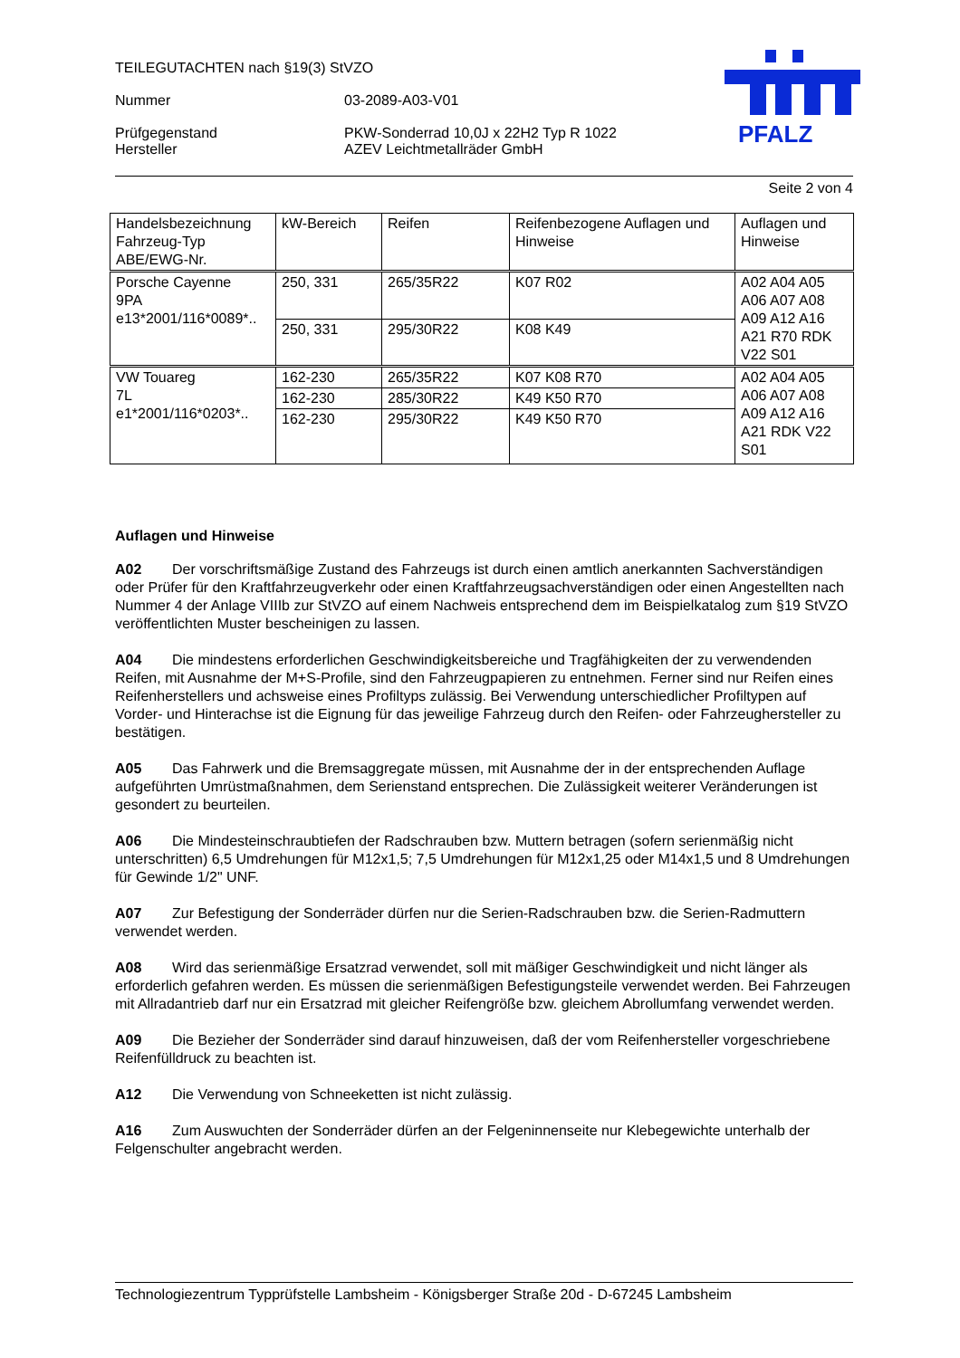PFALZ
TEILEGUTACHTEN nach §19(3) StVZO
Nummer 03-2089-A03-V01
Prüfgegenstand PKW-Sonderrad 10,0J x 22H2 Typ R 1022
Hersteller AZEV Leichtmetallräder GmbH
Seite 2 von 4
| Handelsbezeichnung Fahrzeug-Typ ABE/EWG-Nr. | kW-Bereich | Reifen | Reifenbezogene Auflagen und Hinweise | Auflagen und Hinweise |
| --- | --- | --- | --- | --- |
| Porsche Cayenne 9PA e13*2001/116*0089*.. | 250, 331 | 265/35R22 | K07 R02 | A02 A04 A05 A06 A07 A08 A09 A12 A16 A21 R70 RDK V22 S01 |
| | 250, 331 | 295/30R22 | K08 K49 | |
| VW Touareg 7L e1*2001/116*0203*.. | 162-230 | 265/35R22 | K07 K08 R70 | A02 A04 A05 A06 A07 A08 A09 A12 A16 A21 RDK V22 S01 |
| | 162-230 | 285/30R22 | K49 K50 R70 | |
| | 162-230 | 295/30R22 | K49 K50 R70 | |
Auflagen und Hinweise
A02 Der vorschriftsmäßige Zustand des Fahrzeugs ist durch einen amtlich anerkannten Sachverständigen oder Prüfer für den Kraftfahrzeugverkehr oder einen Kraftfahrzeugsachverständigen oder einen Angestellten nach Nummer 4 der Anlage VIIIb zur StVZO auf einem Nachweis entsprechend dem im Beispielkatalog zum §19 StVZO veröffentlichten Muster bescheinigen zu lassen.
A04 Die mindestens erforderlichen Geschwindigkeitsbereiche und Tragfähigkeiten der zu verwendenden Reifen, mit Ausnahme der M+S-Profile, sind den Fahrzeugpapieren zu entnehmen. Ferner sind nur Reifen eines Reifenherstellers und achsweise eines Profiltyps zulässig. Bei Verwendung unterschiedlicher Profiltypen auf Vorder- und Hinterachse ist die Eignung für das jeweilige Fahrzeug durch den Reifen- oder Fahrzeughersteller zu bestätigen.
A05 Das Fahrwerk und die Bremsaggregate müssen, mit Ausnahme der in der entsprechenden Auflage aufgeführten Umrüstmaßnahmen, dem Serienstand entsprechen. Die Zulässigkeit weiterer Veränderungen ist gesondert zu beurteilen.
A06 Die Mindesteinschraubtiefen der Radschrauben bzw. Muttern betragen (sofern serienmäßig nicht unterschritten) 6,5 Umdrehungen für M12x1,5; 7,5 Umdrehungen für M12x1,25 oder M14x1,5 und 8 Umdrehungen für Gewinde 1/2" UNF.
A07 Zur Befestigung der Sonderräder dürfen nur die Serien-Radschrauben bzw. die Serien-Radmuttern verwendet werden.
A08 Wird das serienmäßige Ersatzrad verwendet, soll mit mäßiger Geschwindigkeit und nicht länger als erforderlich gefahren werden. Es müssen die serienmäßigen Befestigungsteile verwendet werden. Bei Fahrzeugen mit Allradantrieb darf nur ein Ersatzrad mit gleicher Reifengröße bzw. gleichem Abrollumfang verwendet werden.
A09 Die Bezieher der Sonderräder sind darauf hinzuweisen, daß der vom Reifenhersteller vorgeschriebene Reifenfülldruck zu beachten ist.
A12 Die Verwendung von Schneeketten ist nicht zulässig.
A16 Zum Auswuchten der Sonderräder dürfen an der Felgeninnenseite nur Klebegewichte unterhalb der Felgenschulter angebracht werden.
Technologiezentrum Typprüfstelle Lambsheim - Königsberger Straße 20d - D-67245 Lambsheim